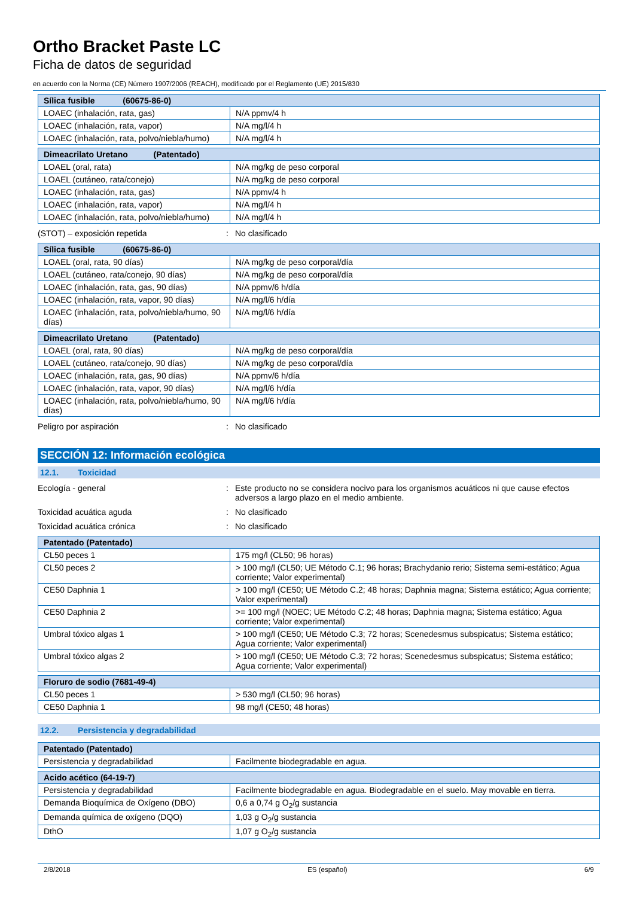Ortho Bracket Paste LC
Ficha de datos de seguridad
en acuerdo con la Norma (CE) Número 1907/2006 (REACH), modificado por el Reglamento (UE) 2015/830
| Sílica fusible (60675-86-0) | |
| --- | --- |
| LOAEC (inhalación, rata, gas) | N/A ppmv/4 h |
| LOAEC (inhalación, rata, vapor) | N/A mg/l/4 h |
| LOAEC (inhalación, rata, polvo/niebla/humo) | N/A mg/l/4 h |
| Dimeacrilato Uretano (Patentado) | |
| --- | --- |
| LOAEL (oral, rata) | N/A mg/kg de peso corporal |
| LOAEL (cutáneo, rata/conejo) | N/A mg/kg de peso corporal |
| LOAEC (inhalación, rata, gas) | N/A ppmv/4 h |
| LOAEC (inhalación, rata, vapor) | N/A mg/l/4 h |
| LOAEC (inhalación, rata, polvo/niebla/humo) | N/A mg/l/4 h |
(STOT) – exposición repetida : No clasificado
| Sílica fusible (60675-86-0) | |
| --- | --- |
| LOAEL (oral, rata, 90 días) | N/A mg/kg de peso corporal/día |
| LOAEL (cutáneo, rata/conejo, 90 días) | N/A mg/kg de peso corporal/día |
| LOAEC (inhalación, rata, gas, 90 días) | N/A ppmv/6 h/día |
| LOAEC (inhalación, rata, vapor, 90 días) | N/A mg/l/6 h/día |
| LOAEC (inhalación, rata, polvo/niebla/humo, 90 días) | N/A mg/l/6 h/día |
| Dimeacrilato Uretano (Patentado) | |
| --- | --- |
| LOAEL (oral, rata, 90 días) | N/A mg/kg de peso corporal/día |
| LOAEL (cutáneo, rata/conejo, 90 días) | N/A mg/kg de peso corporal/día |
| LOAEC (inhalación, rata, gas, 90 días) | N/A ppmv/6 h/día |
| LOAEC (inhalación, rata, vapor, 90 días) | N/A mg/l/6 h/día |
| LOAEC (inhalación, rata, polvo/niebla/humo, 90 días) | N/A mg/l/6 h/día |
Peligro por aspiración : No clasificado
SECCIÓN 12: Información ecológica
12.1. Toxicidad
Ecología - general : Este producto no se considera nocivo para los organismos acuáticos ni que cause efectos adversos a largo plazo en el medio ambiente.
Toxicidad acuática aguda : No clasificado
Toxicidad acuática crónica : No clasificado
| Patentado (Patentado) | |
| --- | --- |
| CL50 peces 1 | 175 mg/l (CL50; 96 horas) |
| CL50 peces 2 | > 100 mg/l (CL50; UE Método C.1; 96 horas; Brachydanio rerio; Sistema semi-estático; Agua corriente; Valor experimental) |
| CE50 Daphnia 1 | > 100 mg/l (CE50; UE Método C.2; 48 horas; Daphnia magna; Sistema estático; Agua corriente; Valor experimental) |
| CE50 Daphnia 2 | >= 100 mg/l (NOEC; UE Método C.2; 48 horas; Daphnia magna; Sistema estático; Agua corriente; Valor experimental) |
| Umbral tóxico algas 1 | > 100 mg/l (CE50; UE Método C.3; 72 horas; Scenedesmus subspicatus; Sistema estático; Agua corriente; Valor experimental) |
| Umbral tóxico algas 2 | > 100 mg/l (CE50; UE Método C.3; 72 horas; Scenedesmus subspicatus; Sistema estático; Agua corriente; Valor experimental) |
| Floruro de sodio (7681-49-4) | |
| --- | --- |
| CL50 peces 1 | > 530 mg/l (CL50; 96 horas) |
| CE50 Daphnia 1 | 98 mg/l (CE50; 48 horas) |
12.2. Persistencia y degradabilidad
| Patentado (Patentado) | |
| --- | --- |
| Persistencia y degradabilidad | Facilmente biodegradable en agua. |
| Acido acético (64-19-7) | |
| --- | --- |
| Persistencia y degradabilidad | Facilmente biodegradable en agua. Biodegradable en el suelo. May movable en tierra. |
| Demanda Bioquímica de Oxígeno (DBO) | 0,6 a 0,74 g O<sub>2</sub>/g sustancia |
| Demanda química de oxígeno (DQO) | 1,03 g O<sub>2</sub>/g sustancia |
| DthO | 1,07 g O<sub>2</sub>/g sustancia |
2/8/2018 ES (español) 6/9